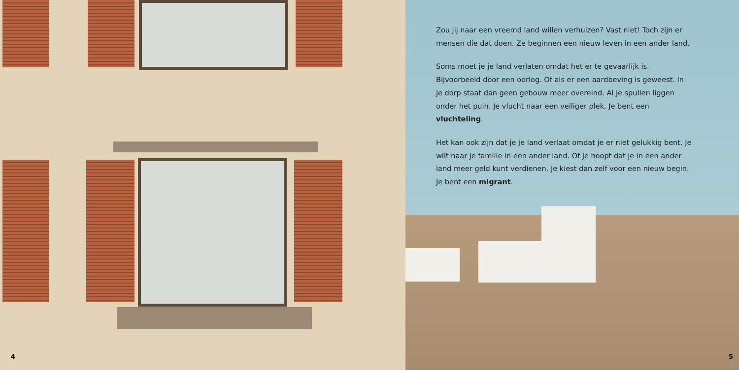4
Zou jij naar een vreemd land willen verhuizen? Vast niet! Toch zijn er mensen die dat doen. Ze beginnen een nieuw leven in een ander land.
Soms moet je je land verlaten omdat het er te gevaarlijk is. Bijvoorbeeld door een oorlog. Of als er een aardbeving is geweest. In je dorp staat dan geen gebouw meer overeind. Al je spullen liggen onder het puin. Je vlucht naar een veiliger plek. Je bent een vluchteling.
Het kan ook zijn dat je je land verlaat omdat je er niet gelukkig bent. Je wilt naar je familie in een ander land. Of je hoopt dat je in een ander land meer geld kunt verdienen. Je kiest dan zelf voor een nieuw begin. Je bent een migrant.
5